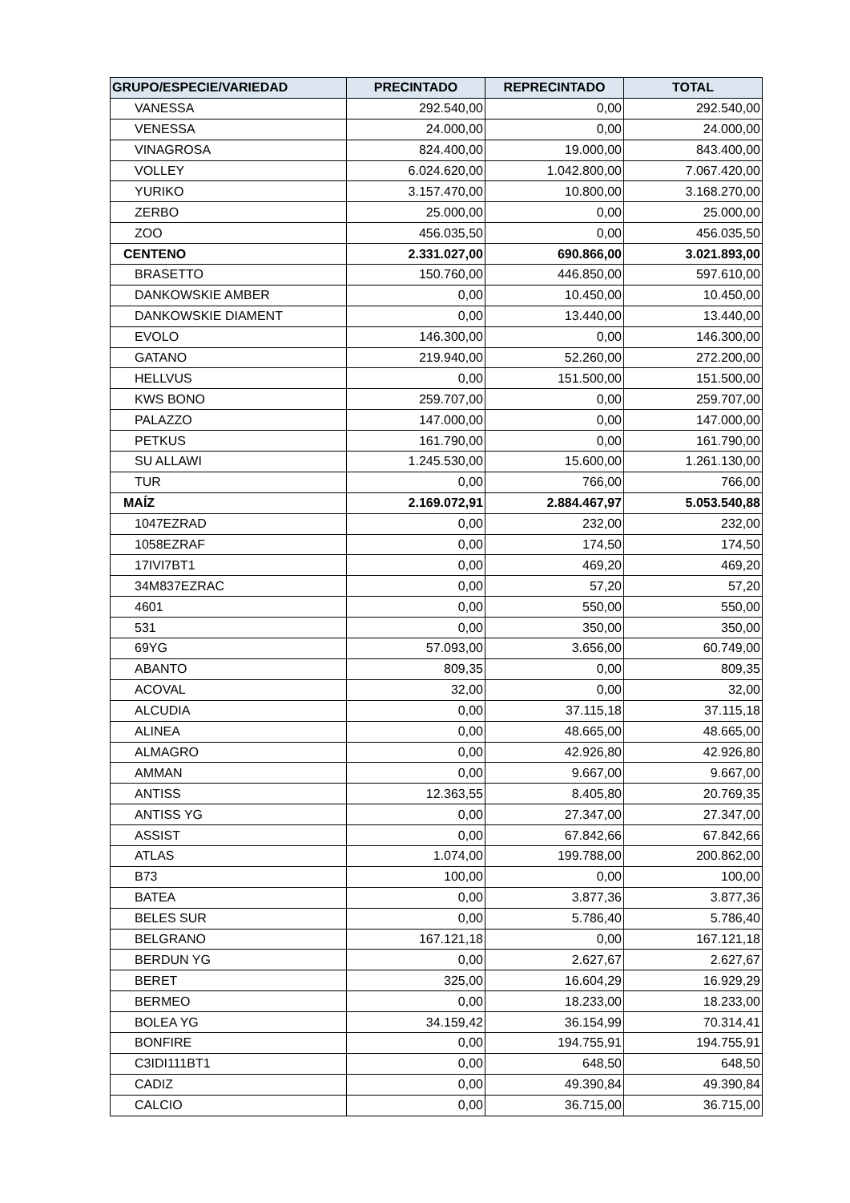| GRUPO/ESPECIE/VARIEDAD | PRECINTADO | REPRECINTADO | TOTAL |
| --- | --- | --- | --- |
| VANESSA | 292.540,00 | 0,00 | 292.540,00 |
| VENESSA | 24.000,00 | 0,00 | 24.000,00 |
| VINAGROSA | 824.400,00 | 19.000,00 | 843.400,00 |
| VOLLEY | 6.024.620,00 | 1.042.800,00 | 7.067.420,00 |
| YURIKO | 3.157.470,00 | 10.800,00 | 3.168.270,00 |
| ZERBO | 25.000,00 | 0,00 | 25.000,00 |
| ZOO | 456.035,50 | 0,00 | 456.035,50 |
| CENTENO | 2.331.027,00 | 690.866,00 | 3.021.893,00 |
| BRASETTO | 150.760,00 | 446.850,00 | 597.610,00 |
| DANKOWSKIE AMBER | 0,00 | 10.450,00 | 10.450,00 |
| DANKOWSKIE DIAMENT | 0,00 | 13.440,00 | 13.440,00 |
| EVOLO | 146.300,00 | 0,00 | 146.300,00 |
| GATANO | 219.940,00 | 52.260,00 | 272.200,00 |
| HELLVUS | 0,00 | 151.500,00 | 151.500,00 |
| KWS BONO | 259.707,00 | 0,00 | 259.707,00 |
| PALAZZO | 147.000,00 | 0,00 | 147.000,00 |
| PETKUS | 161.790,00 | 0,00 | 161.790,00 |
| SU ALLAWI | 1.245.530,00 | 15.600,00 | 1.261.130,00 |
| TUR | 0,00 | 766,00 | 766,00 |
| MAÍZ | 2.169.072,91 | 2.884.467,97 | 5.053.540,88 |
| 1047EZRAD | 0,00 | 232,00 | 232,00 |
| 1058EZRAF | 0,00 | 174,50 | 174,50 |
| 17IVI7BT1 | 0,00 | 469,20 | 469,20 |
| 34M837EZRAC | 0,00 | 57,20 | 57,20 |
| 4601 | 0,00 | 550,00 | 550,00 |
| 531 | 0,00 | 350,00 | 350,00 |
| 69YG | 57.093,00 | 3.656,00 | 60.749,00 |
| ABANTO | 809,35 | 0,00 | 809,35 |
| ACOVAL | 32,00 | 0,00 | 32,00 |
| ALCUDIA | 0,00 | 37.115,18 | 37.115,18 |
| ALINEA | 0,00 | 48.665,00 | 48.665,00 |
| ALMAGRO | 0,00 | 42.926,80 | 42.926,80 |
| AMMAN | 0,00 | 9.667,00 | 9.667,00 |
| ANTISS | 12.363,55 | 8.405,80 | 20.769,35 |
| ANTISS YG | 0,00 | 27.347,00 | 27.347,00 |
| ASSIST | 0,00 | 67.842,66 | 67.842,66 |
| ATLAS | 1.074,00 | 199.788,00 | 200.862,00 |
| B73 | 100,00 | 0,00 | 100,00 |
| BATEA | 0,00 | 3.877,36 | 3.877,36 |
| BELES SUR | 0,00 | 5.786,40 | 5.786,40 |
| BELGRANO | 167.121,18 | 0,00 | 167.121,18 |
| BERDUN YG | 0,00 | 2.627,67 | 2.627,67 |
| BERET | 325,00 | 16.604,29 | 16.929,29 |
| BERMEO | 0,00 | 18.233,00 | 18.233,00 |
| BOLEA YG | 34.159,42 | 36.154,99 | 70.314,41 |
| BONFIRE | 0,00 | 194.755,91 | 194.755,91 |
| C3IDI111BT1 | 0,00 | 648,50 | 648,50 |
| CADIZ | 0,00 | 49.390,84 | 49.390,84 |
| CALCIO | 0,00 | 36.715,00 | 36.715,00 |